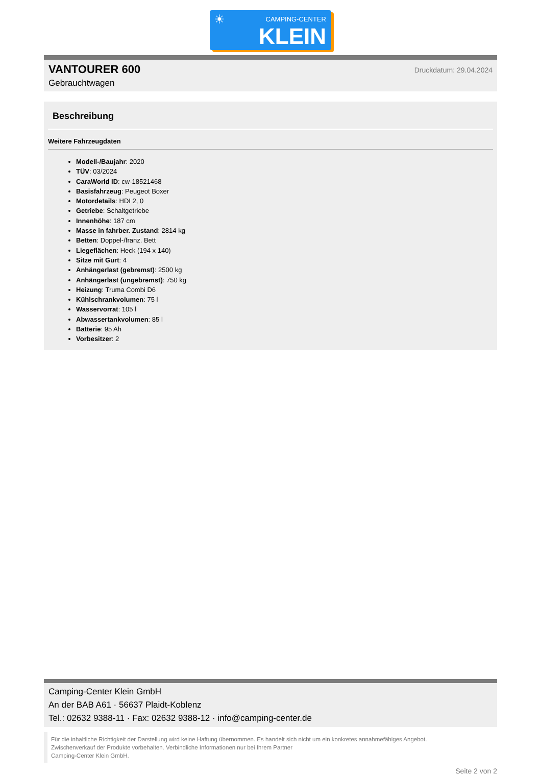☀ CAMPING-CENTER
KLEIN
VANTOURER 600
Gebrauchtwagen
Druckdatum: 29.04.2024
Beschreibung
Weitere Fahrzeugdaten
Modell-/Baujahr: 2020
TÜV: 03/2024
CaraWorld ID: cw-18521468
Basisfahrzeug: Peugeot Boxer
Motordetails: HDI 2, 0
Getriebe: Schaltgetriebe
Innenhöhe: 187 cm
Masse in fahrber. Zustand: 2814 kg
Betten: Doppel-/franz. Bett
Liegeflächen: Heck (194 x 140)
Sitze mit Gurt: 4
Anhängerlast (gebremst): 2500 kg
Anhängerlast (ungebremst): 750 kg
Heizung: Truma Combi D6
Kühlschrankvolumen: 75 l
Wasservorrat: 105 l
Abwassertankvolumen: 85 l
Batterie: 95 Ah
Vorbesitzer: 2
Camping-Center Klein GmbH
An der BAB A61 · 56637 Plaidt-Koblenz
Tel.: 02632 9388-11 · Fax: 02632 9388-12 · info@camping-center.de
Für die inhaltliche Richtigkeit der Darstellung wird keine Haftung übernommen. Es handelt sich nicht um ein konkretes annahmefähiges Angebot.
Zwischenverkauf der Produkte vorbehalten. Verbindliche Informationen nur bei Ihrem Partner
Camping-Center Klein GmbH.
Seite 2 von 2